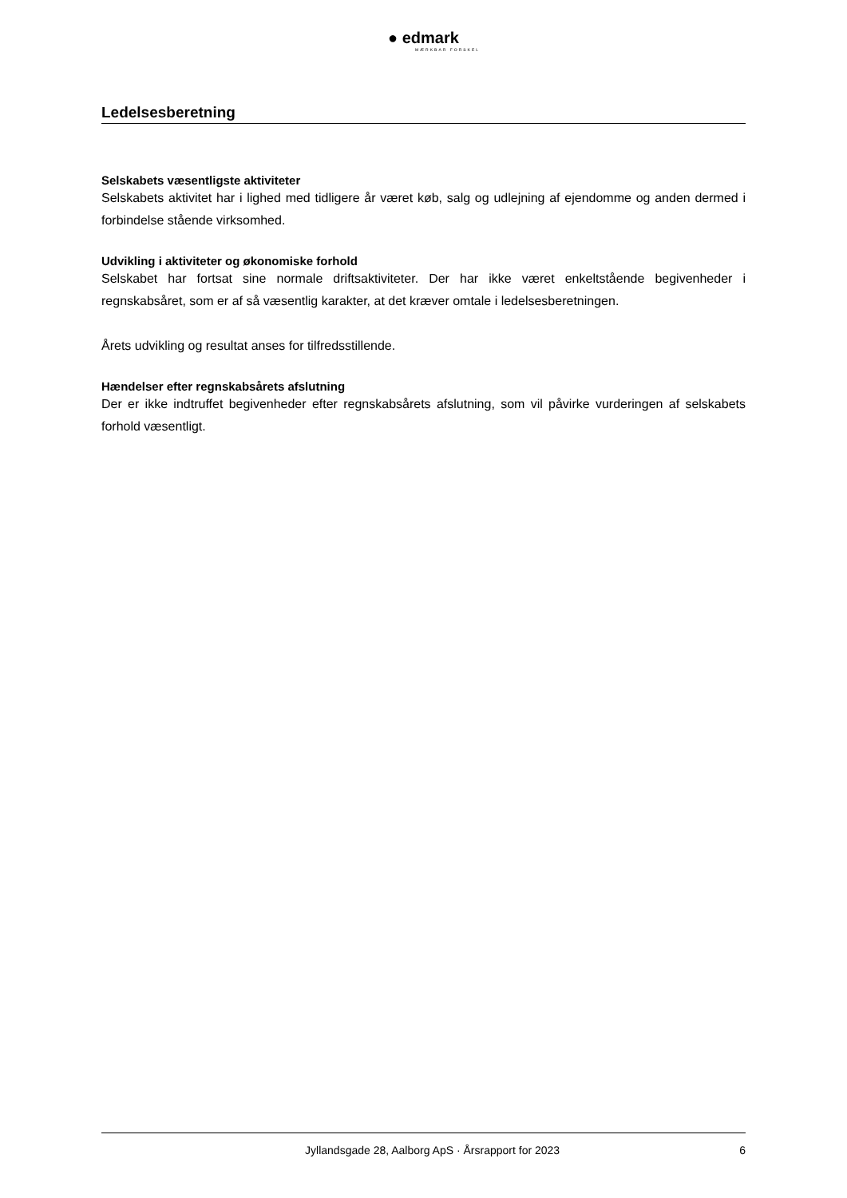● edmark
MÆRKBAR FORSKEL
Ledelsesberetning
Selskabets væsentligste aktiviteter
Selskabets aktivitet har i lighed med tidligere år været køb, salg og udlejning af ejendomme og anden dermed i forbindelse stående virksomhed.
Udvikling i aktiviteter og økonomiske forhold
Selskabet har fortsat sine normale driftsaktiviteter. Der har ikke været enkeltstående begivenheder i regnskabsåret, som er af så væsentlig karakter, at det kræver omtale i ledelsesberetningen.
Årets udvikling og resultat anses for tilfredsstillende.
Hændelser efter regnskabsårets afslutning
Der er ikke indtruffet begivenheder efter regnskabsårets afslutning, som vil påvirke vurderingen af selskabets forhold væsentligt.
Jyllandsgade 28, Aalborg ApS · Årsrapport for 2023 6